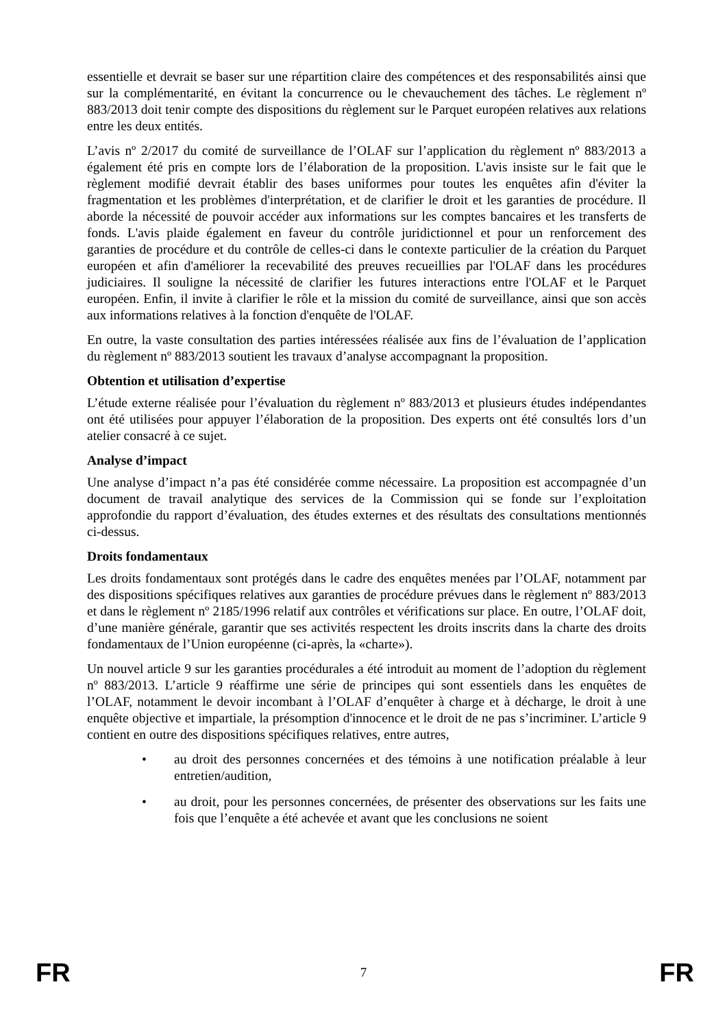essentielle et devrait se baser sur une répartition claire des compétences et des responsabilités ainsi que sur la complémentarité, en évitant la concurrence ou le chevauchement des tâches. Le règlement nº 883/2013 doit tenir compte des dispositions du règlement sur le Parquet européen relatives aux relations entre les deux entités.
L’avis nº 2/2017 du comité de surveillance de l’OLAF sur l’application du règlement nº 883/2013 a également été pris en compte lors de l’élaboration de la proposition. L'avis insiste sur le fait que le règlement modifié devrait établir des bases uniformes pour toutes les enquêtes afin d'éviter la fragmentation et les problèmes d'interprétation, et de clarifier le droit et les garanties de procédure. Il aborde la nécessité de pouvoir accéder aux informations sur les comptes bancaires et les transferts de fonds. L'avis plaide également en faveur du contrôle juridictionnel et pour un renforcement des garanties de procédure et du contrôle de celles-ci dans le contexte particulier de la création du Parquet européen et afin d'améliorer la recevabilité des preuves recueillies par l'OLAF dans les procédures judiciaires. Il souligne la nécessité de clarifier les futures interactions entre l'OLAF et le Parquet européen. Enfin, il invite à clarifier le rôle et la mission du comité de surveillance, ainsi que son accès aux informations relatives à la fonction d'enquête de l'OLAF.
En outre, la vaste consultation des parties intéressées réalisée aux fins de l’évaluation de l’application du règlement nº 883/2013 soutient les travaux d’analyse accompagnant la proposition.
Obtention et utilisation d’expertise
L’étude externe réalisée pour l’évaluation du règlement nº 883/2013 et plusieurs études indépendantes ont été utilisées pour appuyer l’élaboration de la proposition. Des experts ont été consultés lors d’un atelier consacré à ce sujet.
Analyse d’impact
Une analyse d’impact n’a pas été considérée comme nécessaire. La proposition est accompagnée d’un document de travail analytique des services de la Commission qui se fonde sur l’exploitation approfondie du rapport d’évaluation, des études externes et des résultats des consultations mentionnés ci-dessus.
Droits fondamentaux
Les droits fondamentaux sont protégés dans le cadre des enquêtes menées par l’OLAF, notamment par des dispositions spécifiques relatives aux garanties de procédure prévues dans le règlement nº 883/2013 et dans le règlement nº 2185/1996 relatif aux contrôles et vérifications sur place. En outre, l’OLAF doit, d’une manière générale, garantir que ses activités respectent les droits inscrits dans la charte des droits fondamentaux de l’Union européenne (ci-après, la «charte»).
Un nouvel article 9 sur les garanties procédurales a été introduit au moment de l’adoption du règlement nº 883/2013. L’article 9 réaffirme une série de principes qui sont essentiels dans les enquêtes de l’OLAF, notamment le devoir incombant à l’OLAF d’enquêter à charge et à décharge, le droit à une enquête objective et impartiale, la présomption d'innocence et le droit de ne pas s’incriminer. L’article 9 contient en outre des dispositions spécifiques relatives, entre autres,
• au droit des personnes concernées et des témoins à une notification préalable à leur entretien/audition,
• au droit, pour les personnes concernées, de présenter des observations sur les faits une fois que l’enquête a été achevée et avant que les conclusions ne soient
FR 7 FR